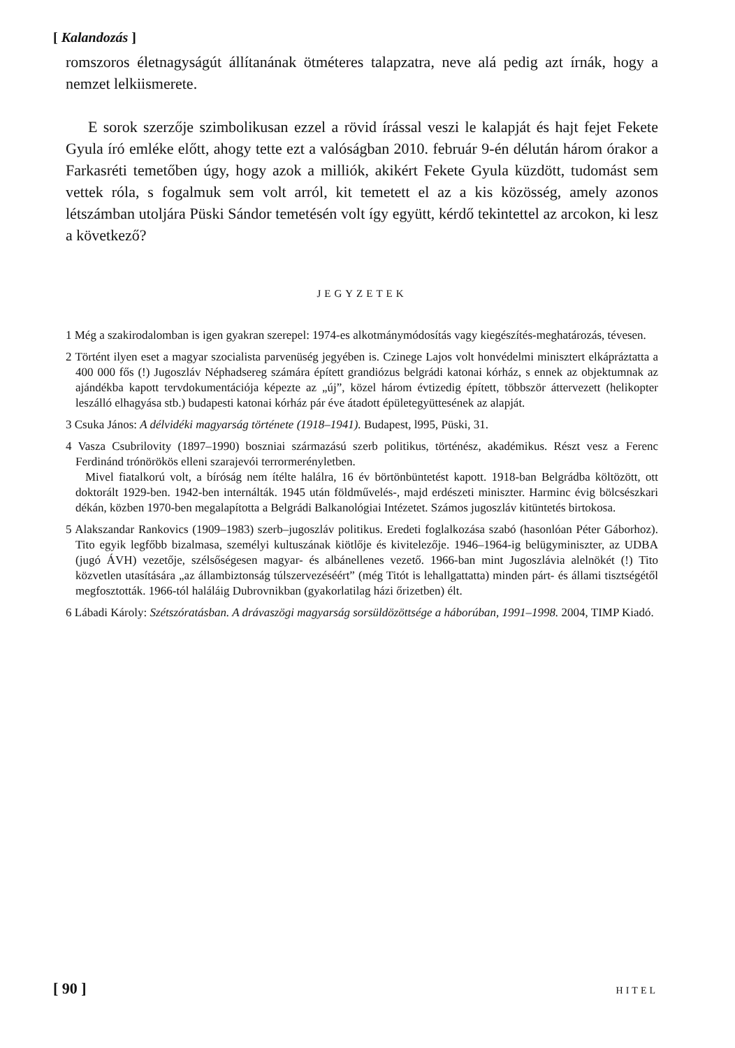[ Kalandozás ]
romszoros életnagyságút állítanának ötméteres talapzatra, neve alá pedig azt írnák, hogy a nemzet lelkiismerete.
E sorok szerzője szimbolikusan ezzel a rövid írással veszi le kalapját és hajt fejet Fekete Gyula író emléke előtt, ahogy tette ezt a valóságban 2010. február 9-én délután három órakor a Farkasréti temetőben úgy, hogy azok a milliók, akikért Fekete Gyula küzdött, tudomást sem vettek róla, s fogalmuk sem volt arról, kit temetett el az a kis közösség, amely azonos létszámban utoljára Püski Sándor temetésén volt így együtt, kérdő tekintettel az arcokon, ki lesz a következő?
JEGYZETEK
1 Még a szakirodalomban is igen gyakran szerepel: 1974-es alkotmánymódosítás vagy kiegészítés-meghatározás, tévesen.
2 Történt ilyen eset a magyar szocialista parvenüség jegyében is. Czinege Lajos volt honvédelmi minisztert elkápráztatta a 400 000 fős (!) Jugoszláv Néphadsereg számára épített grandiózus belgrádi katonai kórház, s ennek az objektumnak az ajándékba kapott tervdokumentációja képezte az „új”, közel három évtizedig épített, többször áttervezett (helikopter leszálló elhagyása stb.) budapesti katonai kórház pár éve átadott épületegyüttesének az alapját.
3 Csuka János: A délvidéki magyarság története (1918–1941). Budapest, l995, Püski, 31.
4 Vasza Csubrilovity (1897–1990) boszniai származású szerb politikus, történész, akadémikus. Részt vesz a Ferenc Ferdinánd trónörökös elleni szarajevói terrormerényletben.
Mivel fiatalkorú volt, a bíróság nem ítélte halálra, 16 év börtönbüntetést kapott. 1918-ban Belgrádba költözött, ott doktorált 1929-ben. 1942-ben internálták. 1945 után földművelés-, majd erdészeti miniszter. Harminc évig bölcsészkari dékán, közben 1970-ben megalapította a Belgrádi Balkanológiai Intézetet. Számos jugoszláv kitüntetés birtokosa.
5 Alakszandar Rankovics (1909–1983) szerb–jugoszláv politikus. Eredeti foglalkozása szabó (hasonlóan Péter Gáborhoz). Tito egyik legfőbb bizalmasa, személyi kultuszának kiötlője és kivitelezője. 1946–1964-ig belügyminiszter, az UDBA (jugó ÁVH) vezetője, szélsőségesen magyar- és albánellenes vezető. 1966-ban mint Jugoszlávia alelnökét (!) Tito közvetlen utasítására „az állambiztonság túlszervezéséért” (még Titót is lehallgattatta) minden párt- és állami tisztségétől megfosztották. 1966-tól haláláig Dubrovnikban (gyakorlatilag házi őrizetben) élt.
6 Lábadi Károly: Szétszóratásban. A drávaszögi magyarság sorsüldözöttsége a háborúban, 1991–1998. 2004, TIMP Kiadó.
[ 90 ] HITEL